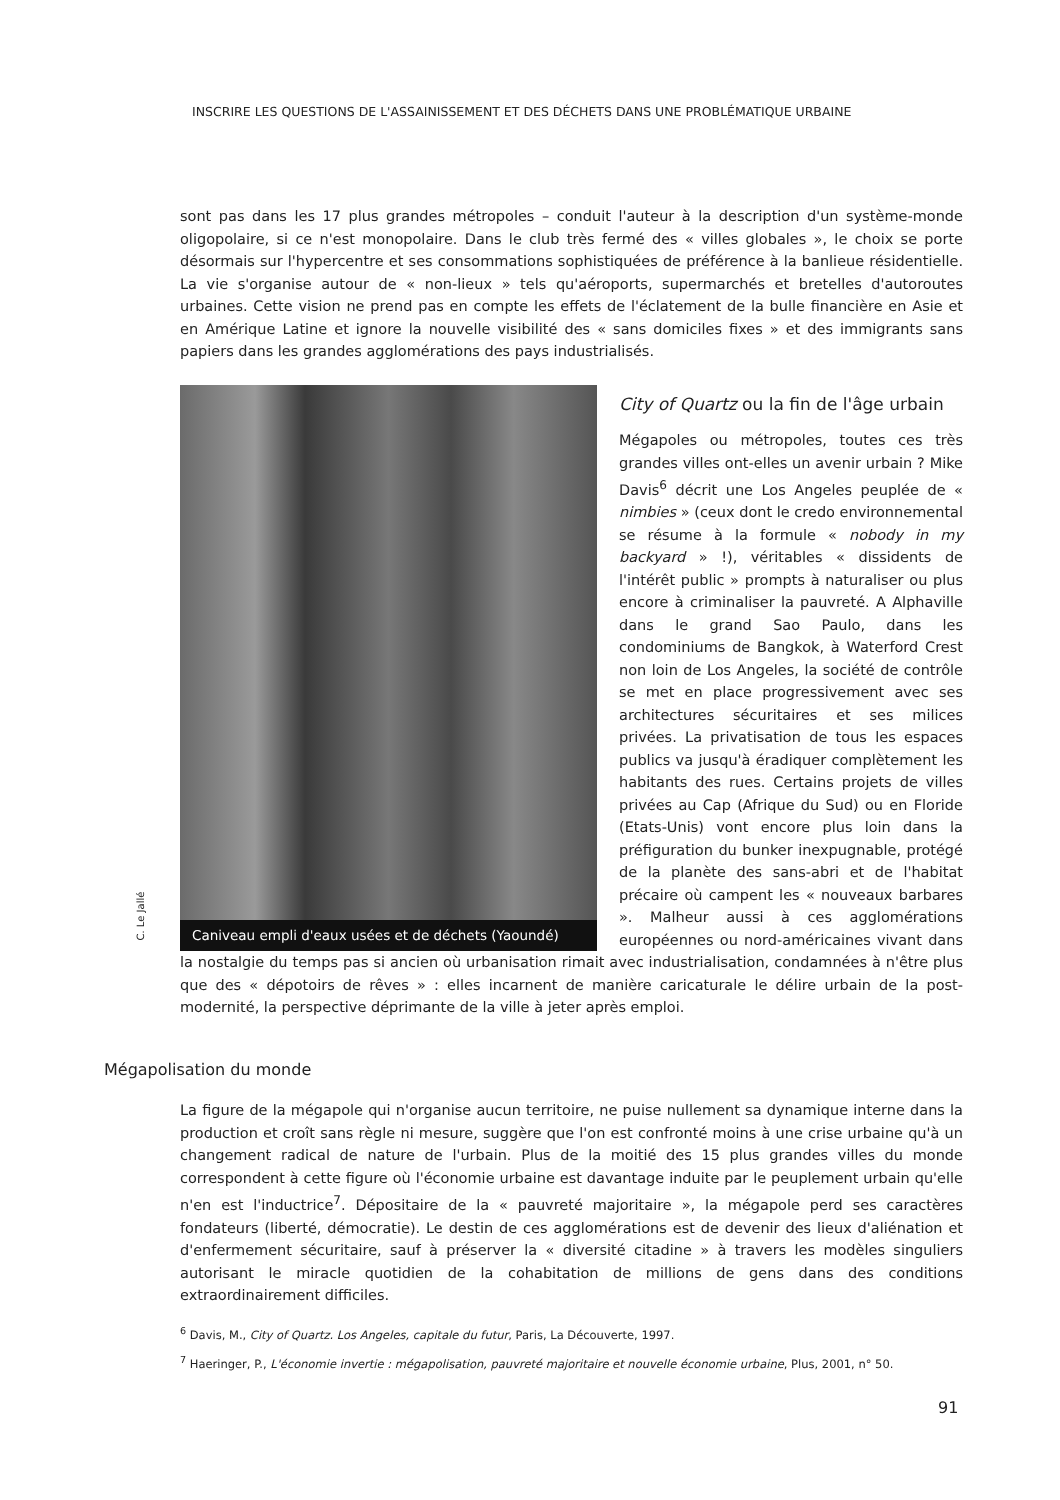INSCRIRE LES QUESTIONS DE L'ASSAINISSEMENT ET DES DÉCHETS DANS UNE PROBLÉMATIQUE URBAINE
sont pas dans les 17 plus grandes métropoles – conduit l'auteur à la description d'un système-monde oligopolaire, si ce n'est monopolaire. Dans le club très fermé des « villes globales », le choix se porte désormais sur l'hypercentre et ses consommations sophistiquées de préférence à la banlieue résidentielle. La vie s'organise autour de « non-lieux » tels qu'aéroports, supermarchés et bretelles d'autoroutes urbaines. Cette vision ne prend pas en compte les effets de l'éclatement de la bulle financière en Asie et en Amérique Latine et ignore la nouvelle visibilité des « sans domiciles fixes » et des immigrants sans papiers dans les grandes agglomérations des pays industrialisés.
Caniveau empli d'eaux usées et de déchets (Yaoundé)
C. Le Jallé
City of Quartz ou la fin de l'âge urbain
Mégapoles ou métropoles, toutes ces très grandes villes ont-elles un avenir urbain ? Mike Davis<sup>6</sup> décrit une Los Angeles peuplée de « nimbies » (ceux dont le credo environnemental se résume à la formule « nobody in my backyard » !), véritables « dissidents de l'intérêt public » prompts à naturaliser ou plus encore à criminaliser la pauvreté. A Alphaville dans le grand Sao Paulo, dans les condominiums de Bangkok, à Waterford Crest non loin de Los Angeles, la société de contrôle se met en place progressivement avec ses architectures sécuritaires et ses milices privées. La privatisation de tous les espaces publics va jusqu'à éradiquer complètement les habitants des rues. Certains projets de villes privées au Cap (Afrique du Sud) ou en Floride (Etats-Unis) vont encore plus loin dans la préfiguration du bunker inexpugnable, protégé de la planète des sans-abri et de l'habitat précaire où campent les « nouveaux barbares ». Malheur aussi à ces agglomérations européennes ou nord-américaines vivant dans la nostalgie du temps pas si ancien où urbanisation rimait avec industrialisation, condamnées à n'être plus que des « dépotoirs de rêves » : elles incarnent de manière caricaturale le délire urbain de la post-modernité, la perspective déprimante de la ville à jeter après emploi.
Mégapolisation du monde
La figure de la mégapole qui n'organise aucun territoire, ne puise nullement sa dynamique interne dans la production et croît sans règle ni mesure, suggère que l'on est confronté moins à une crise urbaine qu'à un changement radical de nature de l'urbain. Plus de la moitié des 15 plus grandes villes du monde correspondent à cette figure où l'économie urbaine est davantage induite par le peuplement urbain qu'elle n'en est l'inductrice<sup>7</sup>. Dépositaire de la « pauvreté majoritaire », la mégapole perd ses caractères fondateurs (liberté, démocratie). Le destin de ces agglomérations est de devenir des lieux d'aliénation et d'enfermement sécuritaire, sauf à préserver la « diversité citadine » à travers les modèles singuliers autorisant le miracle quotidien de la cohabitation de millions de gens dans des conditions extraordinairement difficiles.
<sup>6</sup> Davis, M., City of Quartz. Los Angeles, capitale du futur, Paris, La Découverte, 1997.
<sup>7</sup> Haeringer, P., L'économie invertie : mégapolisation, pauvreté majoritaire et nouvelle économie urbaine, Plus, 2001, n° 50.
91